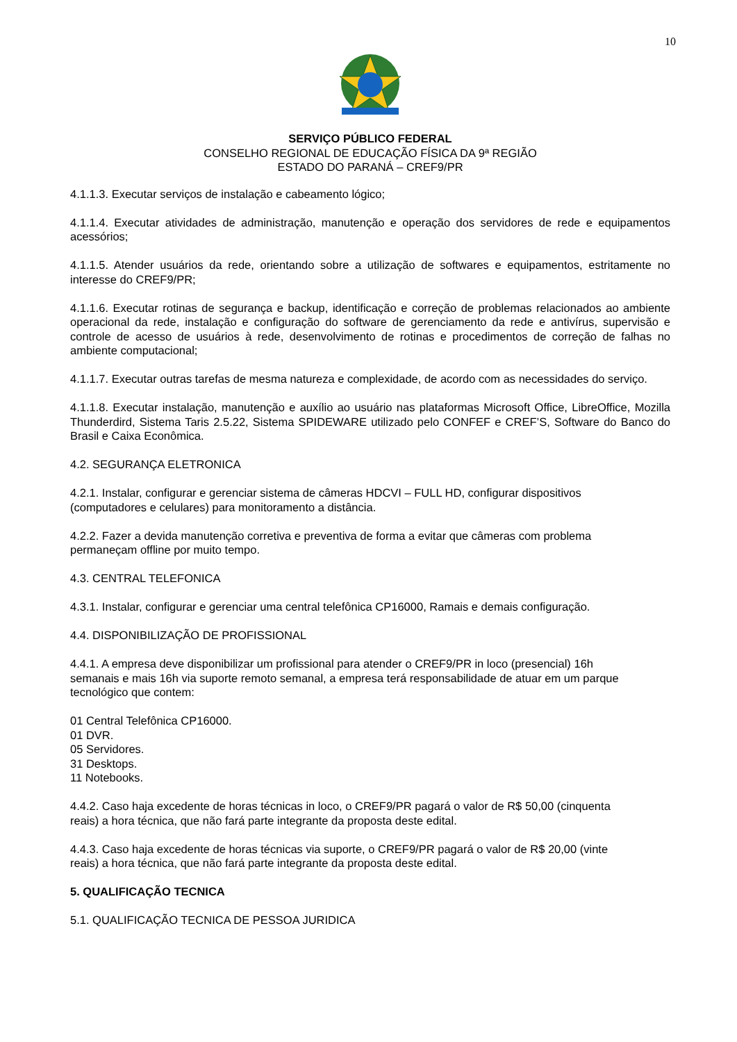10
SERVIÇO PÚBLICO FEDERAL
CONSELHO REGIONAL DE EDUCAÇÃO FÍSICA DA 9ª REGIÃO
ESTADO DO PARANÁ – CREF9/PR
4.1.1.3. Executar serviços de instalação e cabeamento lógico;
4.1.1.4. Executar atividades de administração, manutenção e operação dos servidores de rede e equipamentos acessórios;
4.1.1.5. Atender usuários da rede, orientando sobre a utilização de softwares e equipamentos, estritamente no interesse do CREF9/PR;
4.1.1.6. Executar rotinas de segurança e backup, identificação e correção de problemas relacionados ao ambiente operacional da rede, instalação e configuração do software de gerenciamento da rede e antivírus, supervisão e controle de acesso de usuários à rede, desenvolvimento de rotinas e procedimentos de correção de falhas no ambiente computacional;
4.1.1.7. Executar outras tarefas de mesma natureza e complexidade, de acordo com as necessidades do serviço.
4.1.1.8. Executar instalação, manutenção e auxílio ao usuário nas plataformas Microsoft Office, LibreOffice, Mozilla Thunderdird, Sistema Taris 2.5.22, Sistema SPIDEWARE utilizado pelo CONFEF e CREF’S, Software do Banco do Brasil e Caixa Econômica.
4.2. SEGURANÇA ELETRONICA
4.2.1. Instalar, configurar e gerenciar sistema de câmeras HDCVI – FULL HD, configurar dispositivos
(computadores e celulares) para monitoramento a distância.
4.2.2. Fazer a devida manutenção corretiva e preventiva de forma a evitar que câmeras com problema
permaneçam offline por muito tempo.
4.3. CENTRAL TELEFONICA
4.3.1. Instalar, configurar e gerenciar uma central telefônica CP16000, Ramais e demais configuração.
4.4. DISPONIBILIZAÇÃO DE PROFISSIONAL
4.4.1. A empresa deve disponibilizar um profissional para atender o CREF9/PR in loco (presencial) 16h
semanais e mais 16h via suporte remoto semanal, a empresa terá responsabilidade de atuar em um parque
tecnológico que contem:
01 Central Telefônica CP16000.
01 DVR.
05 Servidores.
31 Desktops.
11 Notebooks.
4.4.2. Caso haja excedente de horas técnicas in loco, o CREF9/PR pagará o valor de R$ 50,00 (cinquenta
reais) a hora técnica, que não fará parte integrante da proposta deste edital.
4.4.3. Caso haja excedente de horas técnicas via suporte, o CREF9/PR pagará o valor de R$ 20,00 (vinte
reais) a hora técnica, que não fará parte integrante da proposta deste edital.
5. QUALIFICAÇÃO TECNICA
5.1. QUALIFICAÇÃO TECNICA DE PESSOA JURIDICA